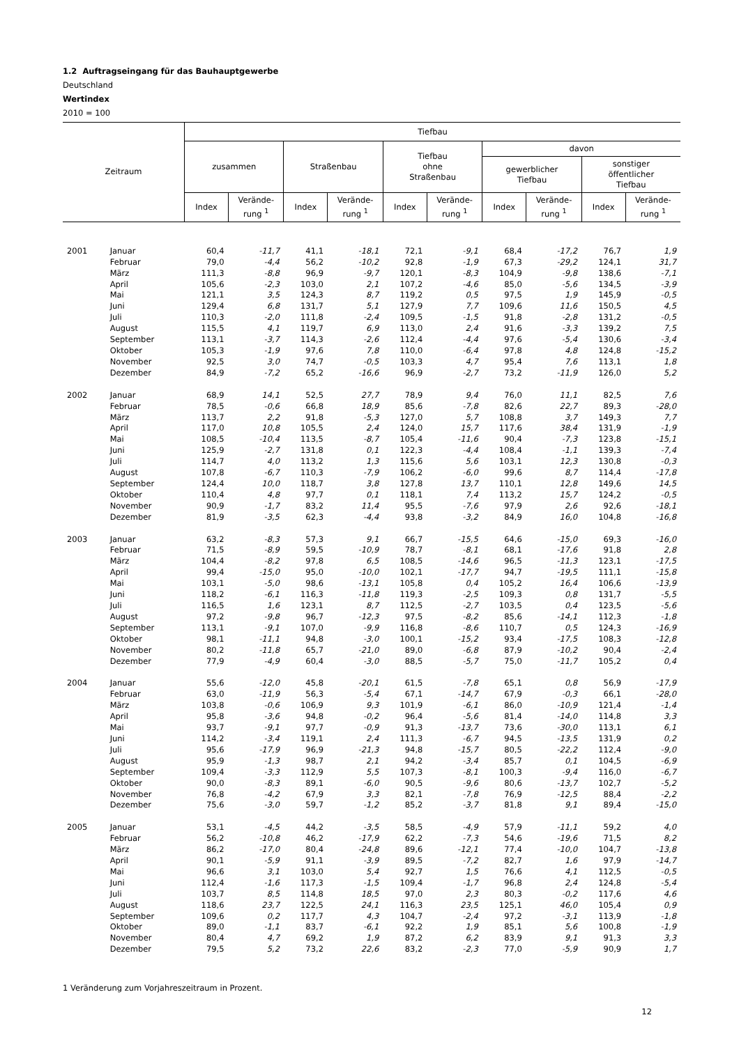1.2 Auftragseingang für das Bauhauptgewerbe
Deutschland
Wertindex
2010 = 100
| Zeitraum | | Tiefbau | | | | | | | | | |
| --- | --- | --- | --- | --- | --- | --- | --- | --- | --- | --- | --- |
| | | zusammen | | Straßenbau | | Tiefbau ohne Straßenbau | | davon | | | |
| | | | | | | | | gewerblicher Tiefbau | | sonstiger öffentlicher Tiefbau | |
| | | Index | Verände- rung <sup>1</sup> | Index | Verände- rung <sup>1</sup> | Index | Verände- rung <sup>1</sup> | Index | Verände- rung <sup>1</sup> | Index | Verände- rung <sup>1</sup> |
| 2001 | Januar | 60,4 | -11,7 | 41,1 | -18,1 | 72,1 | -9,1 | 68,4 | -17,2 | 76,7 | 1,9 |
| | Februar | 79,0 | -4,4 | 56,2 | -10,2 | 92,8 | -1,9 | 67,3 | -29,2 | 124,1 | 31,7 |
| | März | 111,3 | -8,8 | 96,9 | -9,7 | 120,1 | -8,3 | 104,9 | -9,8 | 138,6 | -7,1 |
| | April | 105,6 | -2,3 | 103,0 | 2,1 | 107,2 | -4,6 | 85,0 | -5,6 | 134,5 | -3,9 |
| | Mai | 121,1 | 3,5 | 124,3 | 8,7 | 119,2 | 0,5 | 97,5 | 1,9 | 145,9 | -0,5 |
| | Juni | 129,4 | 6,8 | 131,7 | 5,1 | 127,9 | 7,7 | 109,6 | 11,6 | 150,5 | 4,5 |
| | Juli | 110,3 | -2,0 | 111,8 | -2,4 | 109,5 | -1,5 | 91,8 | -2,8 | 131,2 | -0,5 |
| | August | 115,5 | 4,1 | 119,7 | 6,9 | 113,0 | 2,4 | 91,6 | -3,3 | 139,2 | 7,5 |
| | September | 113,1 | -3,7 | 114,3 | -2,6 | 112,4 | -4,4 | 97,6 | -5,4 | 130,6 | -3,4 |
| | Oktober | 105,3 | -1,9 | 97,6 | 7,8 | 110,0 | -6,4 | 97,8 | 4,8 | 124,8 | -15,2 |
| | November | 92,5 | 3,0 | 74,7 | -0,5 | 103,3 | 4,7 | 95,4 | 7,6 | 113,1 | 1,8 |
| | Dezember | 84,9 | -7,2 | 65,2 | -16,6 | 96,9 | -2,7 | 73,2 | -11,9 | 126,0 | 5,2 |
| 2002 | Januar | 68,9 | 14,1 | 52,5 | 27,7 | 78,9 | 9,4 | 76,0 | 11,1 | 82,5 | 7,6 |
| | Februar | 78,5 | -0,6 | 66,8 | 18,9 | 85,6 | -7,8 | 82,6 | 22,7 | 89,3 | -28,0 |
| | März | 113,7 | 2,2 | 91,8 | -5,3 | 127,0 | 5,7 | 108,8 | 3,7 | 149,3 | 7,7 |
| | April | 117,0 | 10,8 | 105,5 | 2,4 | 124,0 | 15,7 | 117,6 | 38,4 | 131,9 | -1,9 |
| | Mai | 108,5 | -10,4 | 113,5 | -8,7 | 105,4 | -11,6 | 90,4 | -7,3 | 123,8 | -15,1 |
| | Juni | 125,9 | -2,7 | 131,8 | 0,1 | 122,3 | -4,4 | 108,4 | -1,1 | 139,3 | -7,4 |
| | Juli | 114,7 | 4,0 | 113,2 | 1,3 | 115,6 | 5,6 | 103,1 | 12,3 | 130,8 | -0,3 |
| | August | 107,8 | -6,7 | 110,3 | -7,9 | 106,2 | -6,0 | 99,6 | 8,7 | 114,4 | -17,8 |
| | September | 124,4 | 10,0 | 118,7 | 3,8 | 127,8 | 13,7 | 110,1 | 12,8 | 149,6 | 14,5 |
| | Oktober | 110,4 | 4,8 | 97,7 | 0,1 | 118,1 | 7,4 | 113,2 | 15,7 | 124,2 | -0,5 |
| | November | 90,9 | -1,7 | 83,2 | 11,4 | 95,5 | -7,6 | 97,9 | 2,6 | 92,6 | -18,1 |
| | Dezember | 81,9 | -3,5 | 62,3 | -4,4 | 93,8 | -3,2 | 84,9 | 16,0 | 104,8 | -16,8 |
| 2003 | Januar | 63,2 | -8,3 | 57,3 | 9,1 | 66,7 | -15,5 | 64,6 | -15,0 | 69,3 | -16,0 |
| | Februar | 71,5 | -8,9 | 59,5 | -10,9 | 78,7 | -8,1 | 68,1 | -17,6 | 91,8 | 2,8 |
| | März | 104,4 | -8,2 | 97,8 | 6,5 | 108,5 | -14,6 | 96,5 | -11,3 | 123,1 | -17,5 |
| | April | 99,4 | -15,0 | 95,0 | -10,0 | 102,1 | -17,7 | 94,7 | -19,5 | 111,1 | -15,8 |
| | Mai | 103,1 | -5,0 | 98,6 | -13,1 | 105,8 | 0,4 | 105,2 | 16,4 | 106,6 | -13,9 |
| | Juni | 118,2 | -6,1 | 116,3 | -11,8 | 119,3 | -2,5 | 109,3 | 0,8 | 131,7 | -5,5 |
| | Juli | 116,5 | 1,6 | 123,1 | 8,7 | 112,5 | -2,7 | 103,5 | 0,4 | 123,5 | -5,6 |
| | August | 97,2 | -9,8 | 96,7 | -12,3 | 97,5 | -8,2 | 85,6 | -14,1 | 112,3 | -1,8 |
| | September | 113,1 | -9,1 | 107,0 | -9,9 | 116,8 | -8,6 | 110,7 | 0,5 | 124,3 | -16,9 |
| | Oktober | 98,1 | -11,1 | 94,8 | -3,0 | 100,1 | -15,2 | 93,4 | -17,5 | 108,3 | -12,8 |
| | November | 80,2 | -11,8 | 65,7 | -21,0 | 89,0 | -6,8 | 87,9 | -10,2 | 90,4 | -2,4 |
| | Dezember | 77,9 | -4,9 | 60,4 | -3,0 | 88,5 | -5,7 | 75,0 | -11,7 | 105,2 | 0,4 |
| 2004 | Januar | 55,6 | -12,0 | 45,8 | -20,1 | 61,5 | -7,8 | 65,1 | 0,8 | 56,9 | -17,9 |
| | Februar | 63,0 | -11,9 | 56,3 | -5,4 | 67,1 | -14,7 | 67,9 | -0,3 | 66,1 | -28,0 |
| | März | 103,8 | -0,6 | 106,9 | 9,3 | 101,9 | -6,1 | 86,0 | -10,9 | 121,4 | -1,4 |
| | April | 95,8 | -3,6 | 94,8 | -0,2 | 96,4 | -5,6 | 81,4 | -14,0 | 114,8 | 3,3 |
| | Mai | 93,7 | -9,1 | 97,7 | -0,9 | 91,3 | -13,7 | 73,6 | -30,0 | 113,1 | 6,1 |
| | Juni | 114,2 | -3,4 | 119,1 | 2,4 | 111,3 | -6,7 | 94,5 | -13,5 | 131,9 | 0,2 |
| | Juli | 95,6 | -17,9 | 96,9 | -21,3 | 94,8 | -15,7 | 80,5 | -22,2 | 112,4 | -9,0 |
| | August | 95,9 | -1,3 | 98,7 | 2,1 | 94,2 | -3,4 | 85,7 | 0,1 | 104,5 | -6,9 |
| | September | 109,4 | -3,3 | 112,9 | 5,5 | 107,3 | -8,1 | 100,3 | -9,4 | 116,0 | -6,7 |
| | Oktober | 90,0 | -8,3 | 89,1 | -6,0 | 90,5 | -9,6 | 80,6 | -13,7 | 102,7 | -5,2 |
| | November | 76,8 | -4,2 | 67,9 | 3,3 | 82,1 | -7,8 | 76,9 | -12,5 | 88,4 | -2,2 |
| | Dezember | 75,6 | -3,0 | 59,7 | -1,2 | 85,2 | -3,7 | 81,8 | 9,1 | 89,4 | -15,0 |
| 2005 | Januar | 53,1 | -4,5 | 44,2 | -3,5 | 58,5 | -4,9 | 57,9 | -11,1 | 59,2 | 4,0 |
| | Februar | 56,2 | -10,8 | 46,2 | -17,9 | 62,2 | -7,3 | 54,6 | -19,6 | 71,5 | 8,2 |
| | März | 86,2 | -17,0 | 80,4 | -24,8 | 89,6 | -12,1 | 77,4 | -10,0 | 104,7 | -13,8 |
| | April | 90,1 | -5,9 | 91,1 | -3,9 | 89,5 | -7,2 | 82,7 | 1,6 | 97,9 | -14,7 |
| | Mai | 96,6 | 3,1 | 103,0 | 5,4 | 92,7 | 1,5 | 76,6 | 4,1 | 112,5 | -0,5 |
| | Juni | 112,4 | -1,6 | 117,3 | -1,5 | 109,4 | -1,7 | 96,8 | 2,4 | 124,8 | -5,4 |
| | Juli | 103,7 | 8,5 | 114,8 | 18,5 | 97,0 | 2,3 | 80,3 | -0,2 | 117,6 | 4,6 |
| | August | 118,6 | 23,7 | 122,5 | 24,1 | 116,3 | 23,5 | 125,1 | 46,0 | 105,4 | 0,9 |
| | September | 109,6 | 0,2 | 117,7 | 4,3 | 104,7 | -2,4 | 97,2 | -3,1 | 113,9 | -1,8 |
| | Oktober | 89,0 | -1,1 | 83,7 | -6,1 | 92,2 | 1,9 | 85,1 | 5,6 | 100,8 | -1,9 |
| | November | 80,4 | 4,7 | 69,2 | 1,9 | 87,2 | 6,2 | 83,9 | 9,1 | 91,3 | 3,3 |
| | Dezember | 79,5 | 5,2 | 73,2 | 22,6 | 83,2 | -2,3 | 77,0 | -5,9 | 90,9 | 1,7 |
1 Veränderung zum Vorjahreszeitraum in Prozent.
12